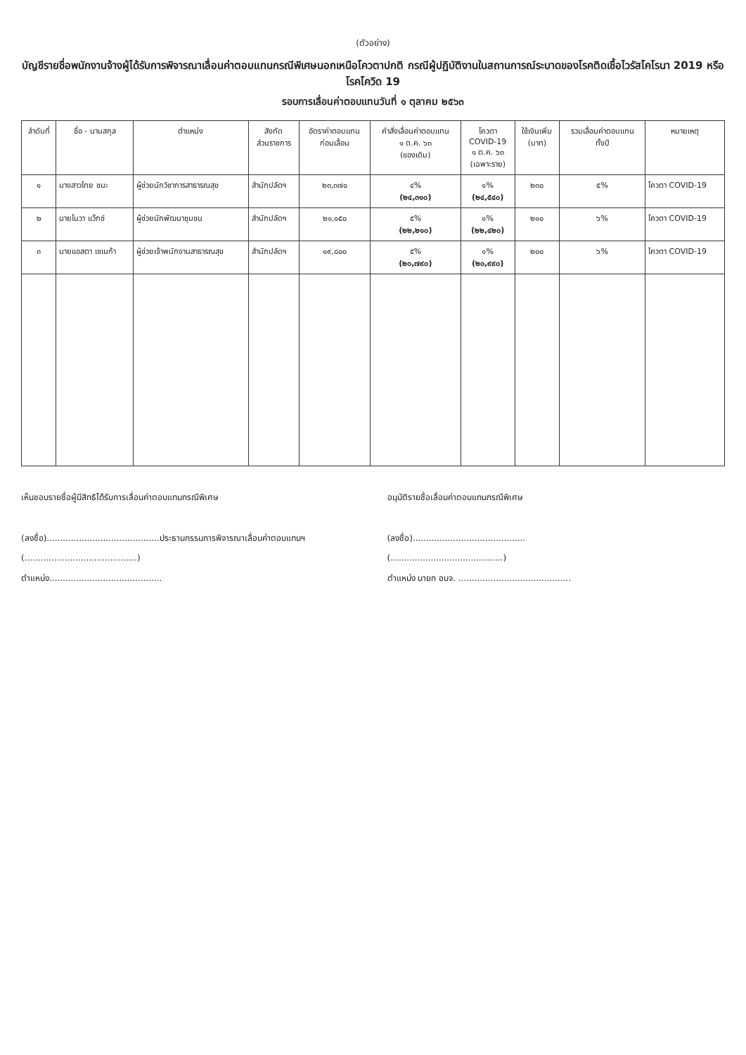(ตัวอย่าง)
บัญชีรายชื่อพนักงานจ้างผู้ได้รับการพิจารณาเลื่อนค่าตอบแทนกรณีพิเศษนอกเหนือโควตาปกติ กรณีผู้ปฏิบัติงานในสถานการณ์ระบาดของโรคติดเชื้อไวรัสโคโรนา 2019 หรือโรคโควิด 19
รอบการเลื่อนค่าตอบแทนวันที่ ๑ ตุลาคม ๒๕๖๓
| ลำดับที่ | ชื่อ - นามสกุล | ตำแหน่ง | สังกัด ส่วนราชการ | อัตราค่าตอบแทน ก่อนเลื่อน | คำสั่งเลื่อนค่าตอบแทน ๑ ต.ค. ๖๓ (ของเดิม) | โควตา COVID-19 ๑ ต.ค. ๖๓ (เฉพาะราย) | ใช้เงินเพิ่ม (บาท) | รวมเลื่อนค่าตอบแทน ทั้งปี | หมายเหตุ |
| --- | --- | --- | --- | --- | --- | --- | --- | --- | --- |
| ๑ | นางสาวไทย ชนะ | ผู้ช่วยนักวิชาการสาธารณสุข | สำนักปลัดฯ | ๒๓,๓๗๐ | ๔% (๒๔,๓๑๐) | ๑% (๒๔,๕๔๐) | ๒๓๐ | ๕% | โควตา COVID-19 |
| ๒ | นายโนวา แว็กซ์ | ผู้ช่วยนักพัฒนาชุมชน | สำนักปลัดฯ | ๒๑,๑๕๐ | ๕% (๒๒,๒๑๐) | ๑% (๒๒,๔๒๐) | ๒๑๐ | ๖% | โควตา COVID-19 |
| ๓ | นายแอสตา เซเนก้า | ผู้ช่วยเจ้าพนักงานสาธารณสุข | สำนักปลัดฯ | ๑๙,๘๐๐ | ๕% (๒๐,๗๙๐) | ๑% (๒๐,๙๙๐) | ๒๐๐ | ๖% | โควตา COVID-19 |
เห็นชอบรายชื่อผู้มีสิทธิได้รับการเลื่อนค่าตอบแทนกรณีพิเศษ
(ลงชื่อ)..........................................ประธานกรรมการพิจารณาเลื่อนค่าตอบแทนฯ
(..........................................)
ตำแหน่ง..........................................
อนุมัติรายชื่อเลื่อนค่าตอบแทนกรณีพิเศษ
(ลงชื่อ)..........................................
(..........................................)
ตำแหน่ง นายก อบจ. ..........................................